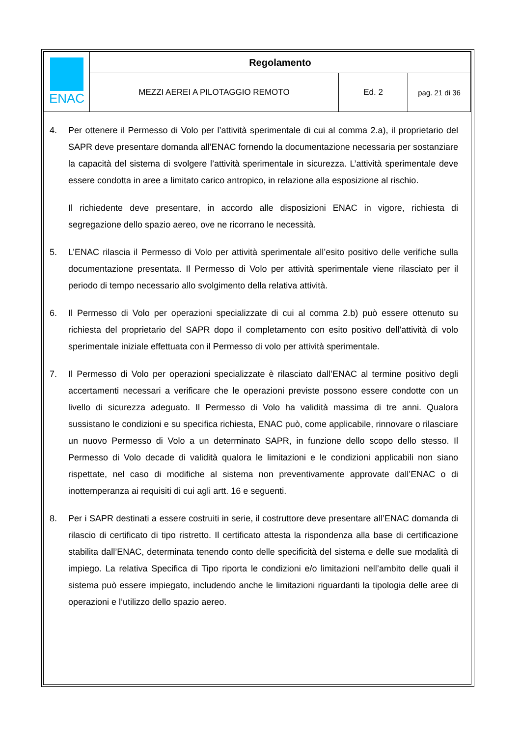| ENAC | Regolamento | | |
| | MEZZI AEREI A PILOTAGGIO REMOTO | Ed. 2 | pag. 21 di 36 |
4. Per ottenere il Permesso di Volo per l’attività sperimentale di cui al comma 2.a), il proprietario del SAPR deve presentare domanda all’ENAC fornendo la documentazione necessaria per sostanziare la capacità del sistema di svolgere l’attività sperimentale in sicurezza. L’attività sperimentale deve essere condotta in aree a limitato carico antropico, in relazione alla esposizione al rischio.
Il richiedente deve presentare, in accordo alle disposizioni ENAC in vigore, richiesta di segregazione dello spazio aereo, ove ne ricorrano le necessità.
5. L’ENAC rilascia il Permesso di Volo per attività sperimentale all’esito positivo delle verifiche sulla documentazione presentata. Il Permesso di Volo per attività sperimentale viene rilasciato per il periodo di tempo necessario allo svolgimento della relativa attività.
6. Il Permesso di Volo per operazioni specializzate di cui al comma 2.b) può essere ottenuto su richiesta del proprietario del SAPR dopo il completamento con esito positivo dell’attività di volo sperimentale iniziale effettuata con il Permesso di volo per attività sperimentale.
7. Il Permesso di Volo per operazioni specializzate è rilasciato dall’ENAC al termine positivo degli accertamenti necessari a verificare che le operazioni previste possono essere condotte con un livello di sicurezza adeguato. Il Permesso di Volo ha validità massima di tre anni. Qualora sussistano le condizioni e su specifica richiesta, ENAC può, come applicabile, rinnovare o rilasciare un nuovo Permesso di Volo a un determinato SAPR, in funzione dello scopo dello stesso. Il Permesso di Volo decade di validità qualora le limitazioni e le condizioni applicabili non siano rispettate, nel caso di modifiche al sistema non preventivamente approvate dall’ENAC o di inottemperanza ai requisiti di cui agli artt. 16 e seguenti.
8. Per i SAPR destinati a essere costruiti in serie, il costruttore deve presentare all’ENAC domanda di rilascio di certificato di tipo ristretto. Il certificato attesta la rispondenza alla base di certificazione stabilita dall’ENAC, determinata tenendo conto delle specificità del sistema e delle sue modalità di impiego. La relativa Specifica di Tipo riporta le condizioni e/o limitazioni nell’ambito delle quali il sistema può essere impiegato, includendo anche le limitazioni riguardanti la tipologia delle aree di operazioni e l’utilizzo dello spazio aereo.